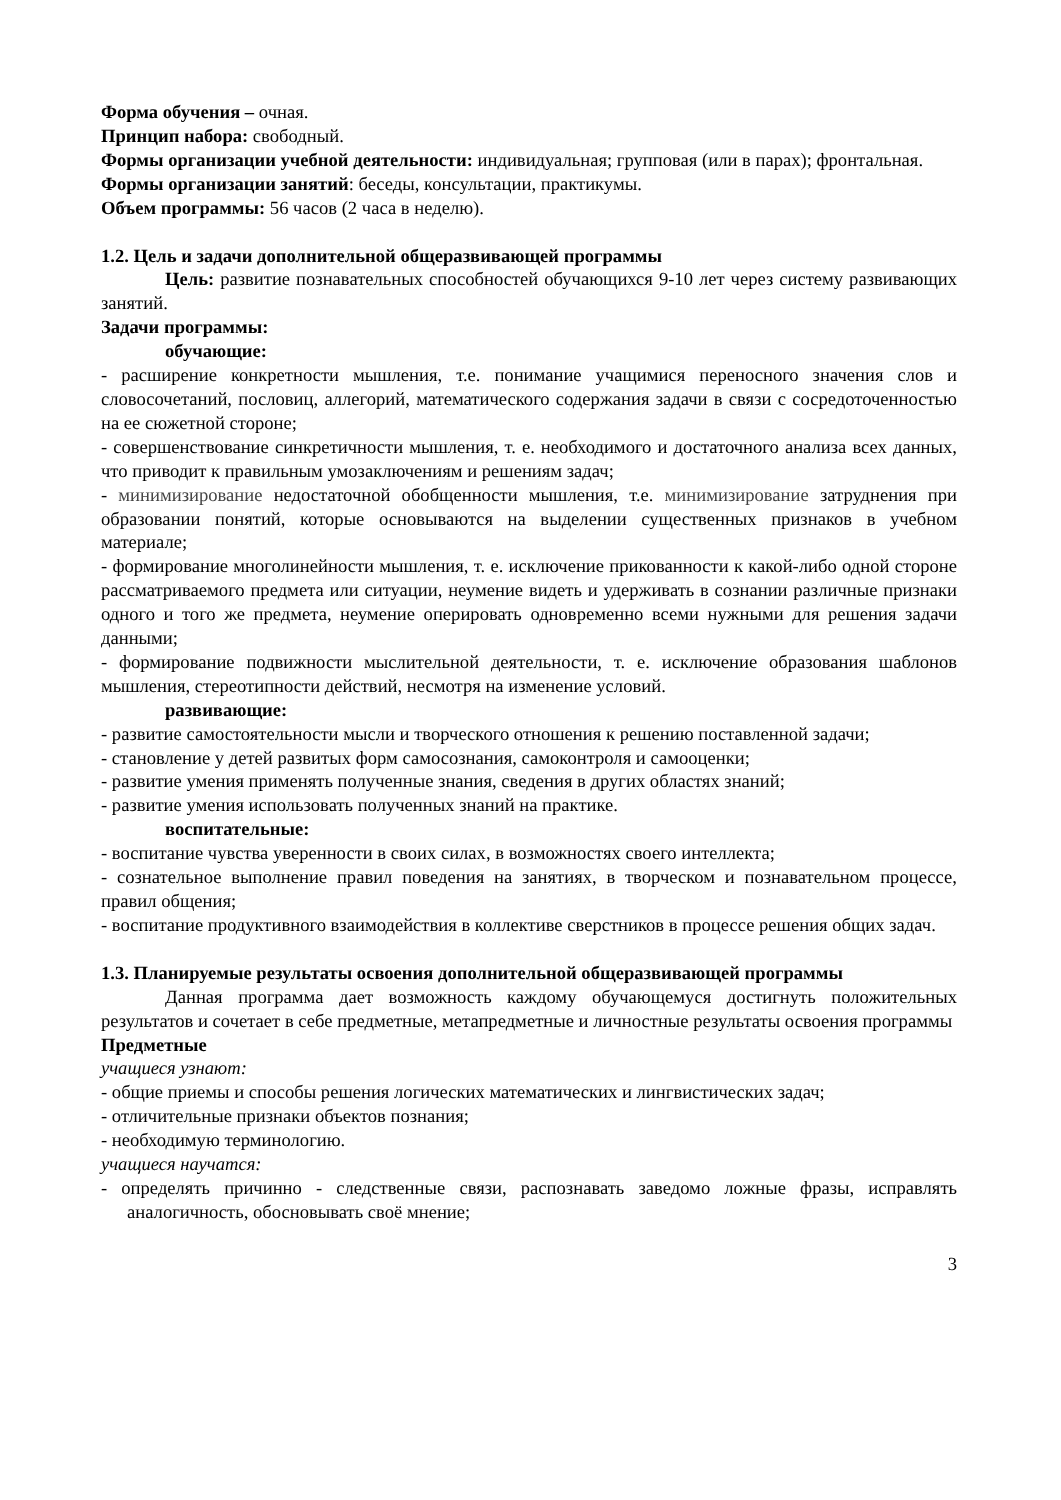Форма обучения – очная.
Принцип набора: свободный.
Формы организации учебной деятельности: индивидуальная; групповая (или в парах); фронтальная.
Формы организации занятий: беседы, консультации, практикумы.
Объем программы: 56 часов (2 часа в неделю).
1.2. Цель и задачи дополнительной общеразвивающей программы
Цель: развитие познавательных способностей обучающихся 9-10 лет через систему развивающих занятий.
Задачи программы:
обучающие:
- расширение конкретности мышления, т.е. понимание учащимися переносного значения слов и словосочетаний, пословиц, аллегорий, математического содержания задачи в связи с сосредоточенностью на ее сюжетной стороне;
- совершенствование синкретичности мышления, т. е. необходимого и достаточного анализа всех данных, что приводит к правильным умозаключениям и решениям задач;
- минимизирование недостаточной обобщенности мышления, т.е. минимизирование затруднения при образовании понятий, которые основываются на выделении существенных признаков в учебном материале;
- формирование многолинейности мышления, т. е. исключение прикованности к какой-либо одной стороне рассматриваемого предмета или ситуации, неумение видеть и удерживать в сознании различные признаки одного и того же предмета, неумение оперировать одновременно всеми нужными для решения задачи данными;
- формирование подвижности мыслительной деятельности, т. е. исключение образования шаблонов мышления, стереотипности действий, несмотря на изменение условий.
развивающие:
- развитие самостоятельности мысли и творческого отношения к решению поставленной задачи;
- становление у детей развитых форм самосознания, самоконтроля и самооценки;
- развитие умения применять полученные знания, сведения в других областях знаний;
- развитие умения использовать полученных знаний на практике.
воспитательные:
- воспитание чувства уверенности в своих силах, в возможностях своего интеллекта;
- сознательное выполнение правил поведения на занятиях, в творческом и познавательном процессе, правил общения;
- воспитание продуктивного взаимодействия в коллективе сверстников в процессе решения общих задач.
1.3. Планируемые результаты освоения дополнительной общеразвивающей программы
Данная программа дает возможность каждому обучающемуся достигнуть положительных результатов и сочетает в себе предметные, метапредметные и личностные результаты освоения программы
Предметные
учащиеся узнают:
- общие приемы и способы решения логических математических и лингвистических задач;
- отличительные признаки объектов познания;
- необходимую терминологию.
учащиеся научатся:
- определять причинно - следственные связи, распознавать заведомо ложные фразы, исправлять аналогичность, обосновывать своё мнение;
3